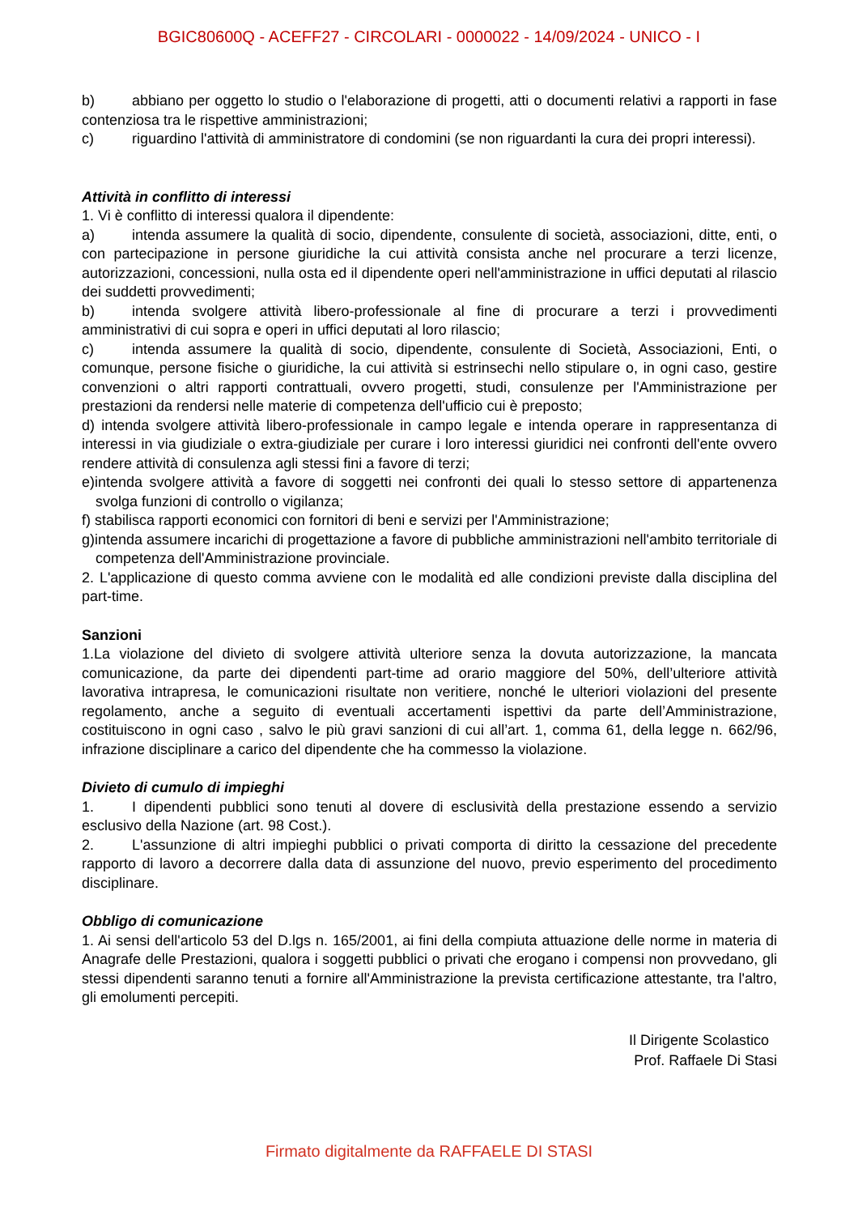BGIC80600Q - ACEFF27 - CIRCOLARI - 0000022 - 14/09/2024 - UNICO - I
b) abbiano per oggetto lo studio o l'elaborazione di progetti, atti o documenti relativi a rapporti in fase contenziosa tra le rispettive amministrazioni;
c) riguardino l'attività di amministratore di condomini (se non riguardanti la cura dei propri interessi).
Attività in conflitto di interessi
1. Vi è conflitto di interessi qualora il dipendente:
a) intenda assumere la qualità di socio, dipendente, consulente di società, associazioni, ditte, enti, o con partecipazione in persone giuridiche la cui attività consista anche nel procurare a terzi licenze, autorizzazioni, concessioni, nulla osta ed il dipendente operi nell'amministrazione in uffici deputati al rilascio dei suddetti provvedimenti;
b) intenda svolgere attività libero-professionale al fine di procurare a terzi i provvedimenti amministrativi di cui sopra e operi in uffici deputati al loro rilascio;
c) intenda assumere la qualità di socio, dipendente, consulente di Società, Associazioni, Enti, o comunque, persone fisiche o giuridiche, la cui attività si estrinsechi nello stipulare o, in ogni caso, gestire convenzioni o altri rapporti contrattuali, ovvero progetti, studi, consulenze per l'Amministrazione per prestazioni da rendersi nelle materie di competenza dell'ufficio cui è preposto;
d) intenda svolgere attività libero-professionale in campo legale e intenda operare in rappresentanza di interessi in via giudiziale o extra-giudiziale per curare i loro interessi giuridici nei confronti dell'ente ovvero rendere attività di consulenza agli stessi fini a favore di terzi;
e)intenda svolgere attività a favore di soggetti nei confronti dei quali lo stesso settore di appartenenza svolga funzioni di controllo o vigilanza;
f) stabilisca rapporti economici con fornitori di beni e servizi per l'Amministrazione;
g)intenda assumere incarichi di progettazione a favore di pubbliche amministrazioni nell'ambito territoriale di competenza dell'Amministrazione provinciale.
2. L'applicazione di questo comma avviene con le modalità ed alle condizioni previste dalla disciplina del part-time.
Sanzioni
1.La violazione del divieto di svolgere attività ulteriore senza la dovuta autorizzazione, la mancata comunicazione, da parte dei dipendenti part-time ad orario maggiore del 50%, dell’ulteriore attività lavorativa intrapresa, le comunicazioni risultate non veritiere, nonché le ulteriori violazioni del presente regolamento, anche a seguito di eventuali accertamenti ispettivi da parte dell’Amministrazione, costituiscono in ogni caso , salvo le più gravi sanzioni di cui all’art. 1, comma 61, della legge n. 662/96, infrazione disciplinare a carico del dipendente che ha commesso la violazione.
Divieto di cumulo di impieghi
1. I dipendenti pubblici sono tenuti al dovere di esclusività della prestazione essendo a servizio esclusivo della Nazione (art. 98 Cost.).
2. L'assunzione di altri impieghi pubblici o privati comporta di diritto la cessazione del precedente rapporto di lavoro a decorrere dalla data di assunzione del nuovo, previo esperimento del procedimento disciplinare.
Obbligo di comunicazione
1. Ai sensi dell'articolo 53 del D.lgs n. 165/2001, ai fini della compiuta attuazione delle norme in materia di Anagrafe delle Prestazioni, qualora i soggetti pubblici o privati che erogano i compensi non provvedano, gli stessi dipendenti saranno tenuti a fornire all'Amministrazione la prevista certificazione attestante, tra l'altro, gli emolumenti percepiti.
Il Dirigente Scolastico
Prof. Raffaele Di Stasi
Firmato digitalmente da RAFFAELE DI STASI